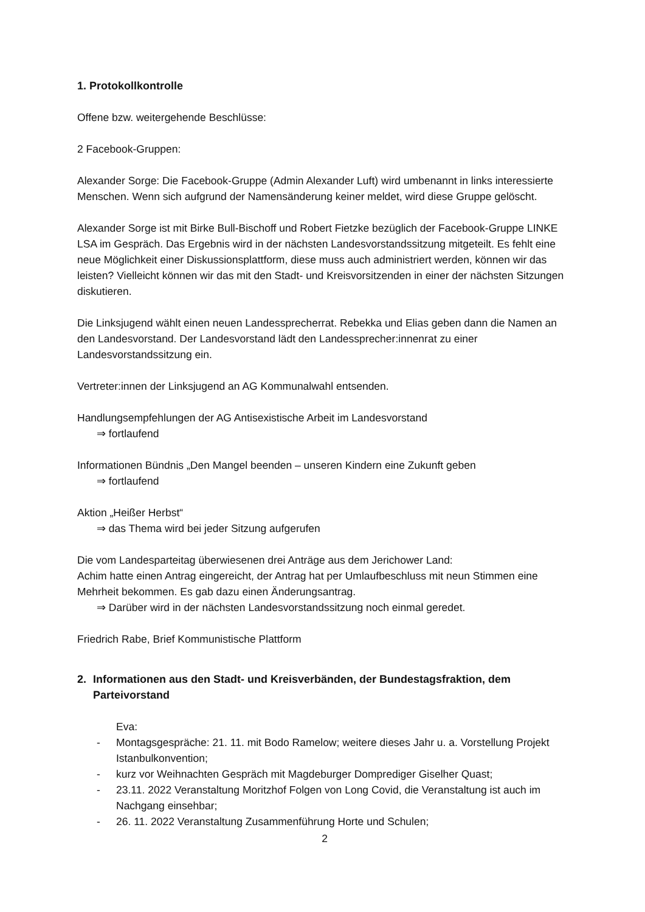1. Protokollkontrolle
Offene bzw. weitergehende Beschlüsse:
2 Facebook-Gruppen:
Alexander Sorge: Die Facebook-Gruppe (Admin Alexander Luft) wird umbenannt in links interessierte Menschen. Wenn sich aufgrund der Namensänderung keiner meldet, wird diese Gruppe gelöscht.
Alexander Sorge ist mit Birke Bull-Bischoff und Robert Fietzke bezüglich der Facebook-Gruppe LINKE LSA im Gespräch. Das Ergebnis wird in der nächsten Landesvorstandssitzung mitgeteilt. Es fehlt eine neue Möglichkeit einer Diskussionsplattform, diese muss auch administriert werden, können wir das leisten? Vielleicht können wir das mit den Stadt- und Kreisvorsitzenden in einer der nächsten Sitzungen diskutieren.
Die Linksjugend wählt einen neuen Landessprecherrat. Rebekka und Elias geben dann die Namen an den Landesvorstand. Der Landesvorstand lädt den Landessprecher:innenrat zu einer Landesvorstandssitzung ein.
Vertreter:innen der Linksjugend an AG Kommunalwahl entsenden.
Handlungsempfehlungen der AG Antisexistische Arbeit im Landesvorstand
⇒ fortlaufend
Informationen Bündnis „Den Mangel beenden – unseren Kindern eine Zukunft geben
⇒ fortlaufend
Aktion „Heißer Herbst“
⇒ das Thema wird bei jeder Sitzung aufgerufen
Die vom Landesparteitag überwiesenen drei Anträge aus dem Jerichower Land:
Achim hatte einen Antrag eingereicht, der Antrag hat per Umlaufbeschluss mit neun Stimmen eine Mehrheit bekommen. Es gab dazu einen Änderungsantrag.
⇒ Darüber wird in der nächsten Landesvorstandssitzung noch einmal geredet.
Friedrich Rabe, Brief Kommunistische Plattform
2. Informationen aus den Stadt- und Kreisverbänden, der Bundestagsfraktion, dem Parteivorstand
Eva:
- Montagsgespräche: 21. 11. mit Bodo Ramelow; weitere dieses Jahr u. a. Vorstellung Projekt Istanbulkonvention;
- kurz vor Weihnachten Gespräch mit Magdeburger Domprediger Giselher Quast;
- 23.11. 2022 Veranstaltung Moritzhof Folgen von Long Covid, die Veranstaltung ist auch im Nachgang einsehbar;
- 26. 11. 2022 Veranstaltung Zusammenführung Horte und Schulen;
2